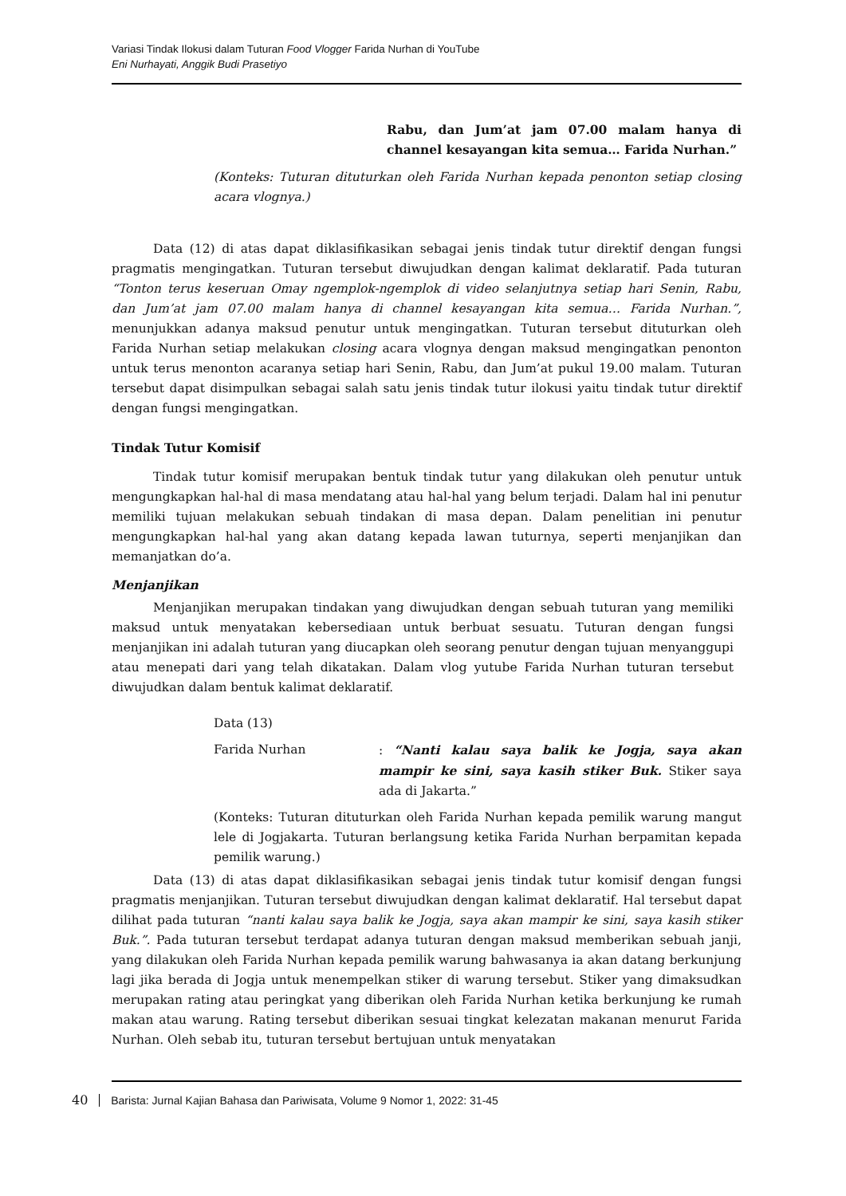Variasi Tindak Ilokusi dalam Tuturan Food Vlogger Farida Nurhan di YouTube
Eni Nurhayati, Anggik Budi Prasetiyo
Rabu, dan Jum’at jam 07.00 malam hanya di channel kesayangan kita semua… Farida Nurhan.”
(Konteks: Tuturan dituturkan oleh Farida Nurhan kepada penonton setiap closing acara vlognya.)
Data (12) di atas dapat diklasifikasikan sebagai jenis tindak tutur direktif dengan fungsi pragmatis mengingatkan. Tuturan tersebut diwujudkan dengan kalimat deklaratif. Pada tuturan “Tonton terus keseruan Omay ngemplok-ngemplok di video selanjutnya setiap hari Senin, Rabu, dan Jum’at jam 07.00 malam hanya di channel kesayangan kita semua… Farida Nurhan.”, menunjukkan adanya maksud penutur untuk mengingatkan. Tuturan tersebut dituturkan oleh Farida Nurhan setiap melakukan closing acara vlognya dengan maksud mengingatkan penonton untuk terus menonton acaranya setiap hari Senin, Rabu, dan Jum’at pukul 19.00 malam. Tuturan tersebut dapat disimpulkan sebagai salah satu jenis tindak tutur ilokusi yaitu tindak tutur direktif dengan fungsi mengingatkan.
Tindak Tutur Komisif
Tindak tutur komisif merupakan bentuk tindak tutur yang dilakukan oleh penutur untuk mengungkapkan hal-hal di masa mendatang atau hal-hal yang belum terjadi. Dalam hal ini penutur memiliki tujuan melakukan sebuah tindakan di masa depan. Dalam penelitian ini penutur mengungkapkan hal-hal yang akan datang kepada lawan tuturnya, seperti menjanjikan dan memanjatkan do’a.
Menjanjikan
Menjanjikan merupakan tindakan yang diwujudkan dengan sebuah tuturan yang memiliki maksud untuk menyatakan kebersediaan untuk berbuat sesuatu. Tuturan dengan fungsi menjanjikan ini adalah tuturan yang diucapkan oleh seorang penutur dengan tujuan menyanggupi atau menepati dari yang telah dikatakan. Dalam vlog yutube Farida Nurhan tuturan tersebut diwujudkan dalam bentuk kalimat deklaratif.
Data (13)
Farida Nurhan : “Nanti kalau saya balik ke Jogja, saya akan mampir ke sini, saya kasih stiker Buk. Stiker saya ada di Jakarta.”
(Konteks: Tuturan dituturkan oleh Farida Nurhan kepada pemilik warung mangut lele di Jogjakarta. Tuturan berlangsung ketika Farida Nurhan berpamitan kepada pemilik warung.)
Data (13) di atas dapat diklasifikasikan sebagai jenis tindak tutur komisif dengan fungsi pragmatis menjanjikan. Tuturan tersebut diwujudkan dengan kalimat deklaratif. Hal tersebut dapat dilihat pada tuturan “nanti kalau saya balik ke Jogja, saya akan mampir ke sini, saya kasih stiker Buk.”. Pada tuturan tersebut terdapat adanya tuturan dengan maksud memberikan sebuah janji, yang dilakukan oleh Farida Nurhan kepada pemilik warung bahwasanya ia akan datang berkunjung lagi jika berada di Jogja untuk menempelkan stiker di warung tersebut. Stiker yang dimaksudkan merupakan rating atau peringkat yang diberikan oleh Farida Nurhan ketika berkunjung ke rumah makan atau warung. Rating tersebut diberikan sesuai tingkat kelezatan makanan menurut Farida Nurhan. Oleh sebab itu, tuturan tersebut bertujuan untuk menyatakan
40 Barista: Jurnal Kajian Bahasa dan Pariwisata, Volume 9 Nomor 1, 2022: 31-45